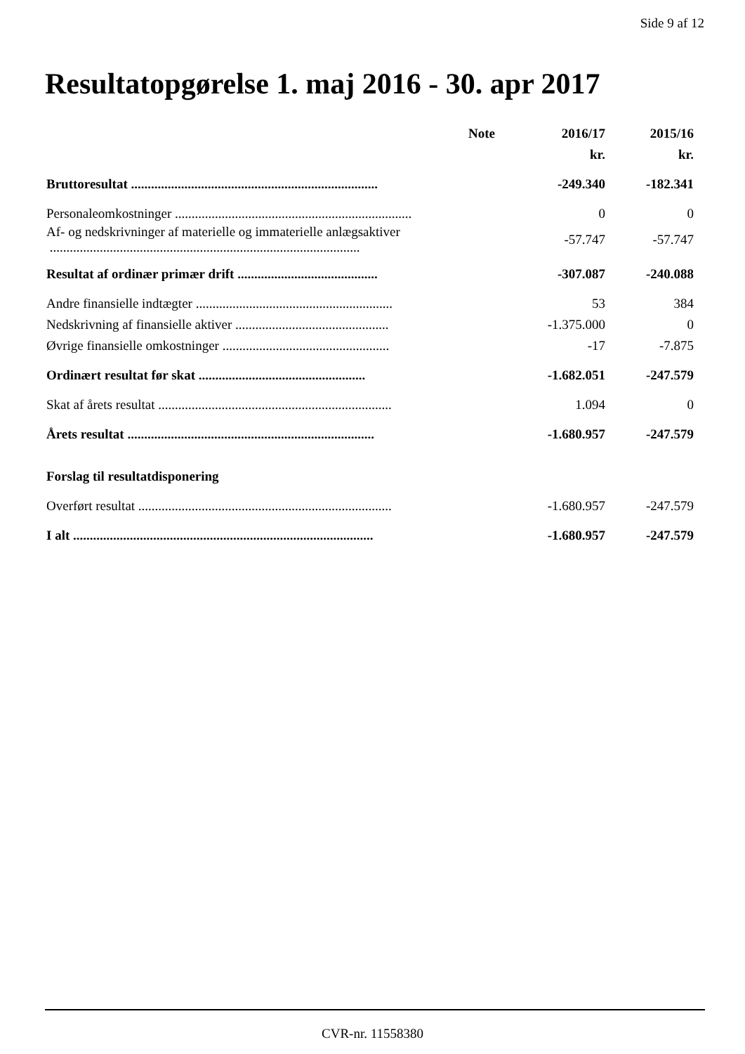Side 9 af 12
Resultatopgørelse 1. maj 2016 - 30. apr 2017
| | Note | 2016/17 | 2015/16 |
| | | kr. | kr. |
| Bruttoresultat .......................................................................... | | -249.340 | -182.341 |
| Personaleomkostninger ....................................................................... | | 0 | 0 |
| Af- og nedskrivninger af materielle og immaterielle anlægsaktiver ............................................................................................. | | -57.747 | -57.747 |
| Resultat af ordinær primær drift .......................................... | | -307.087 | -240.088 |
| Andre finansielle indtægter ........................................................... | | 53 | 384 |
| Nedskrivning af finansielle aktiver .............................................. | | -1.375.000 | 0 |
| Øvrige finansielle omkostninger .................................................. | | -17 | -7.875 |
| Ordinært resultat før skat .................................................. | | -1.682.051 | -247.579 |
| Skat af årets resultat ...................................................................... | | 1.094 | 0 |
| Årets resultat .......................................................................... | | -1.680.957 | -247.579 |
| Forslag til resultatdisponering | | | |
| Overført resultat ............................................................................ | | -1.680.957 | -247.579 |
| I alt .......................................................................................... | | -1.680.957 | -247.579 |
CVR-nr. 11558380